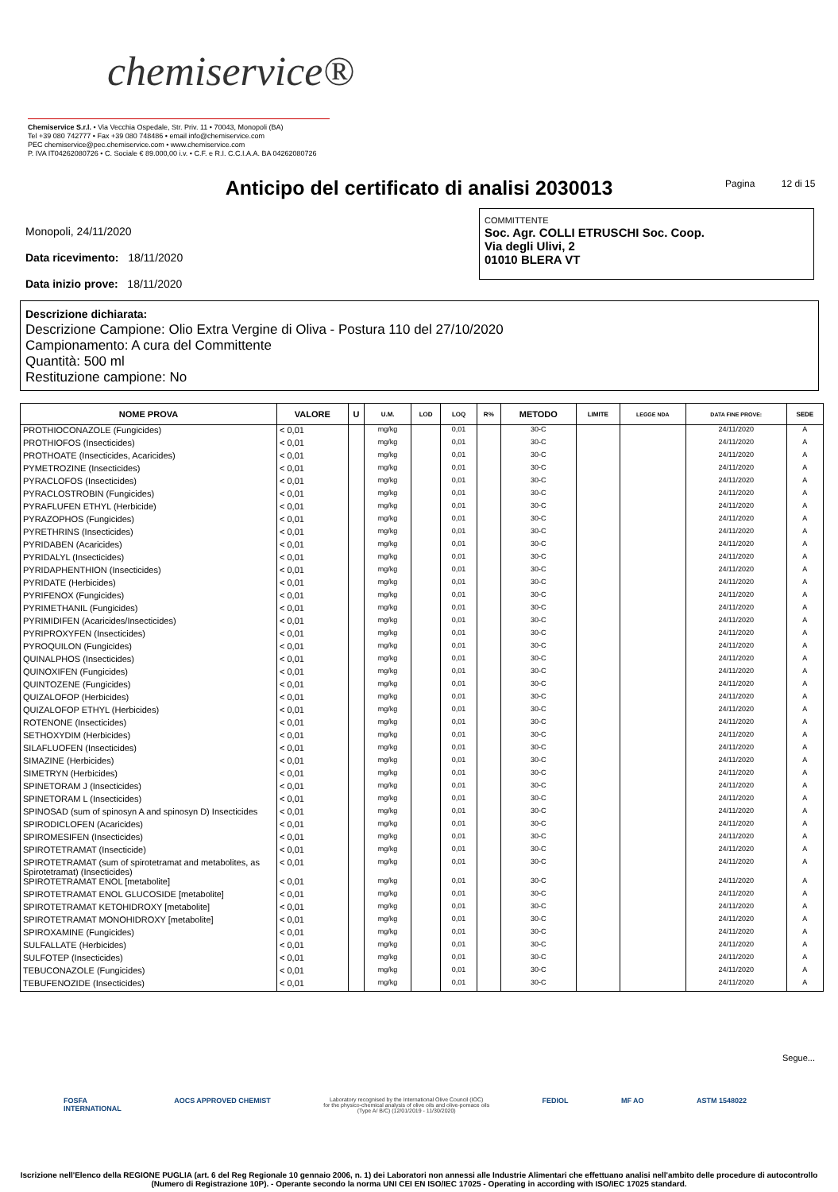chemiservice®
Chemiservice S.r.l. • Via Vecchia Ospedale, Str. Priv. 11 • 70043, Monopoli (BA)
Tel +39 080 742777 • Fax +39 080 748486 • email info@chemiservice.com
PEC chemiservice@pec.chemiservice.com • www.chemiservice.com
P. IVA IT04262080726 • C. Sociale € 89.000,00 i.v. • C.F. e R.I. C.C.I.A.A. BA 04262080726
Anticipo del certificato di analisi 2030013 Pagina 12 di 15
Monopoli, 24/11/2020
Data ricevimento: 18/11/2020
Data inizio prove: 18/11/2020
COMMITTENTE
Soc. Agr. COLLI ETRUSCHI Soc. Coop.
Via degli Ulivi, 2
01010 BLERA VT
Descrizione dichiarata:
Descrizione Campione: Olio Extra Vergine di Oliva - Postura 110 del 27/10/2020
Campionamento: A cura del Committente
Quantità: 500 ml
Restituzione campione: No
| NOME PROVA | VALORE | U | U.M. | LOD | LOQ | R% | METODO | LIMITE | LEGGE NDA | DATA FINE PROVE: | SEDE |
| --- | --- | --- | --- | --- | --- | --- | --- | --- | --- | --- | --- |
| PROTHIOCONAZOLE (Fungicides) | < 0,01 | | mg/kg | | 0,01 | | 30-C | | | 24/11/2020 | A |
| PROTHIOFOS (Insecticides) | < 0,01 | | mg/kg | | 0,01 | | 30-C | | | 24/11/2020 | A |
| PROTHOATE (Insecticides, Acaricides) | < 0,01 | | mg/kg | | 0,01 | | 30-C | | | 24/11/2020 | A |
| PYMETROZINE (Insecticides) | < 0,01 | | mg/kg | | 0,01 | | 30-C | | | 24/11/2020 | A |
| PYRACLOFOS (Insecticides) | < 0,01 | | mg/kg | | 0,01 | | 30-C | | | 24/11/2020 | A |
| PYRACLOSTROBIN (Fungicides) | < 0,01 | | mg/kg | | 0,01 | | 30-C | | | 24/11/2020 | A |
| PYRAFLUFEN ETHYL (Herbicide) | < 0,01 | | mg/kg | | 0,01 | | 30-C | | | 24/11/2020 | A |
| PYRAZOPHOS (Fungicides) | < 0,01 | | mg/kg | | 0,01 | | 30-C | | | 24/11/2020 | A |
| PYRETHRINS (Insecticides) | < 0,01 | | mg/kg | | 0,01 | | 30-C | | | 24/11/2020 | A |
| PYRIDABEN (Acaricides) | < 0,01 | | mg/kg | | 0,01 | | 30-C | | | 24/11/2020 | A |
| PYRIDALYL (Insecticides) | < 0,01 | | mg/kg | | 0,01 | | 30-C | | | 24/11/2020 | A |
| PYRIDAPHENTHION (Insecticides) | < 0,01 | | mg/kg | | 0,01 | | 30-C | | | 24/11/2020 | A |
| PYRIDATE (Herbicides) | < 0,01 | | mg/kg | | 0,01 | | 30-C | | | 24/11/2020 | A |
| PYRIFENOX (Fungicides) | < 0,01 | | mg/kg | | 0,01 | | 30-C | | | 24/11/2020 | A |
| PYRIMETHANIL (Fungicides) | < 0,01 | | mg/kg | | 0,01 | | 30-C | | | 24/11/2020 | A |
| PYRIMIDIFEN (Acaricides/Insecticides) | < 0,01 | | mg/kg | | 0,01 | | 30-C | | | 24/11/2020 | A |
| PYRIPROXYFEN (Insecticides) | < 0,01 | | mg/kg | | 0,01 | | 30-C | | | 24/11/2020 | A |
| PYROQUILON (Fungicides) | < 0,01 | | mg/kg | | 0,01 | | 30-C | | | 24/11/2020 | A |
| QUINALPHOS (Insecticides) | < 0,01 | | mg/kg | | 0,01 | | 30-C | | | 24/11/2020 | A |
| QUINOXIFEN (Fungicides) | < 0,01 | | mg/kg | | 0,01 | | 30-C | | | 24/11/2020 | A |
| QUINTOZENE (Fungicides) | < 0,01 | | mg/kg | | 0,01 | | 30-C | | | 24/11/2020 | A |
| QUIZALOFOP (Herbicides) | < 0,01 | | mg/kg | | 0,01 | | 30-C | | | 24/11/2020 | A |
| QUIZALOFOP ETHYL (Herbicides) | < 0,01 | | mg/kg | | 0,01 | | 30-C | | | 24/11/2020 | A |
| ROTENONE (Insecticides) | < 0,01 | | mg/kg | | 0,01 | | 30-C | | | 24/11/2020 | A |
| SETHOXYDIM (Herbicides) | < 0,01 | | mg/kg | | 0,01 | | 30-C | | | 24/11/2020 | A |
| SILAFLUOFEN (Insecticides) | < 0,01 | | mg/kg | | 0,01 | | 30-C | | | 24/11/2020 | A |
| SIMAZINE (Herbicides) | < 0,01 | | mg/kg | | 0,01 | | 30-C | | | 24/11/2020 | A |
| SIMETRYN (Herbicides) | < 0,01 | | mg/kg | | 0,01 | | 30-C | | | 24/11/2020 | A |
| SPINETORAM J (Insecticides) | < 0,01 | | mg/kg | | 0,01 | | 30-C | | | 24/11/2020 | A |
| SPINETORAM L (Insecticides) | < 0,01 | | mg/kg | | 0,01 | | 30-C | | | 24/11/2020 | A |
| SPINOSAD (sum of spinosyn A and spinosyn D) Insecticides | < 0,01 | | mg/kg | | 0,01 | | 30-C | | | 24/11/2020 | A |
| SPIRODICLOFEN (Acaricides) | < 0,01 | | mg/kg | | 0,01 | | 30-C | | | 24/11/2020 | A |
| SPIROMESIFEN (Insecticides) | < 0,01 | | mg/kg | | 0,01 | | 30-C | | | 24/11/2020 | A |
| SPIROTETRAMAT (Insecticide) | < 0,01 | | mg/kg | | 0,01 | | 30-C | | | 24/11/2020 | A |
| SPIROTETRAMAT (sum of spirotetramat and metabolites, as Spirotetramat) (Insecticides) | < 0,01 | | mg/kg | | 0,01 | | 30-C | | | 24/11/2020 | A |
| SPIROTETRAMAT ENOL [metabolite] | < 0,01 | | mg/kg | | 0,01 | | 30-C | | | 24/11/2020 | A |
| SPIROTETRAMAT ENOL GLUCOSIDE [metabolite] | < 0,01 | | mg/kg | | 0,01 | | 30-C | | | 24/11/2020 | A |
| SPIROTETRAMAT KETOHIDROXY [metabolite] | < 0,01 | | mg/kg | | 0,01 | | 30-C | | | 24/11/2020 | A |
| SPIROTETRAMAT MONOHIDROXY [metabolite] | < 0,01 | | mg/kg | | 0,01 | | 30-C | | | 24/11/2020 | A |
| SPIROXAMINE (Fungicides) | < 0,01 | | mg/kg | | 0,01 | | 30-C | | | 24/11/2020 | A |
| SULFALLATE (Herbicides) | < 0,01 | | mg/kg | | 0,01 | | 30-C | | | 24/11/2020 | A |
| SULFOTEP (Insecticides) | < 0,01 | | mg/kg | | 0,01 | | 30-C | | | 24/11/2020 | A |
| TEBUCONAZOLE (Fungicides) | < 0,01 | | mg/kg | | 0,01 | | 30-C | | | 24/11/2020 | A |
| TEBUFENOZIDE (Insecticides) | < 0,01 | | mg/kg | | 0,01 | | 30-C | | | 24/11/2020 | A |
Segue...
FOSFA
INTERNATIONAL AOCS APPROVED CHEMIST Laboratory recognised by the International Olive Council (IOC)
for the physico-chemical analysis of olive oils and olive-pomace oils
(Type A/ B/C) (12/01/2019 - 11/30/2020) FEDIOL MF AO ASTM 1548022
Iscrizione nell'Elenco della REGIONE PUGLIA (art. 6 del Reg Regionale 10 gennaio 2006, n. 1) dei Laboratori non annessi alle Industrie Alimentari che effettuano analisi nell'ambito delle procedure di autocontrollo (Numero di Registrazione 10P). - Operante secondo la norma UNI CEI EN ISO/IEC 17025 - Operating in according with ISO/IEC 17025 standard.